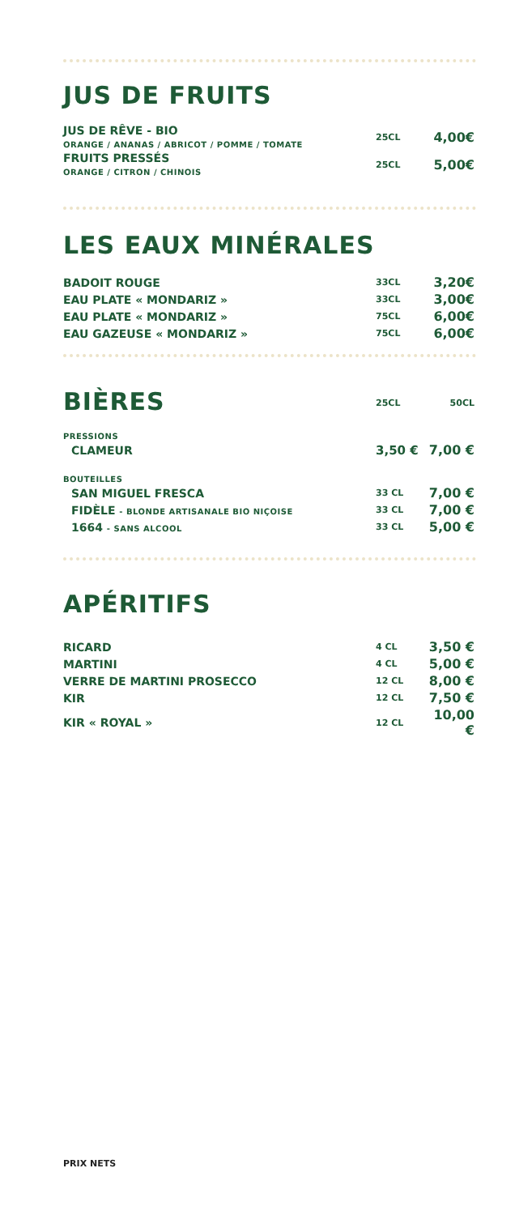JUS DE FRUITS
| JUS DE RÊVE - BIO ORANGE / ANANAS / ABRICOT / POMME / TOMATE | 25CL | 4,00€ |
| FRUITS PRESSÉS ORANGE / CITRON / CHINOIS | 25CL | 5,00€ |
LES EAUX MINÉRALES
| BADOIT ROUGE | 33CL | 3,20€ |
| EAU PLATE « MONDARIZ » | 33CL | 3,00€ |
| EAU PLATE « MONDARIZ » | 75CL | 6,00€ |
| EAU GAZEUSE « MONDARIZ » | 75CL | 6,00€ |
BIÈRES
| | 25CL | 50CL |
| PRESSIONS | | |
| CLAMEUR | 3,50 € | 7,00 € |
| BOUTEILLES | | |
| SAN MIGUEL FRESCA | 33 CL | 7,00 € |
| FIDÈLE - BLONDE ARTISANALE BIO NIÇOISE | 33 CL | 7,00 € |
| 1664 - SANS ALCOOL | 33 CL | 5,00 € |
APÉRITIFS
| RICARD | 4 CL | 3,50 € |
| MARTINI | 4 CL | 5,00 € |
| VERRE DE MARTINI PROSECCO | 12 CL | 8,00 € |
| KIR | 12 CL | 7,50 € |
| KIR « ROYAL » | 12 CL | 10,00 € |
PRIX NETS